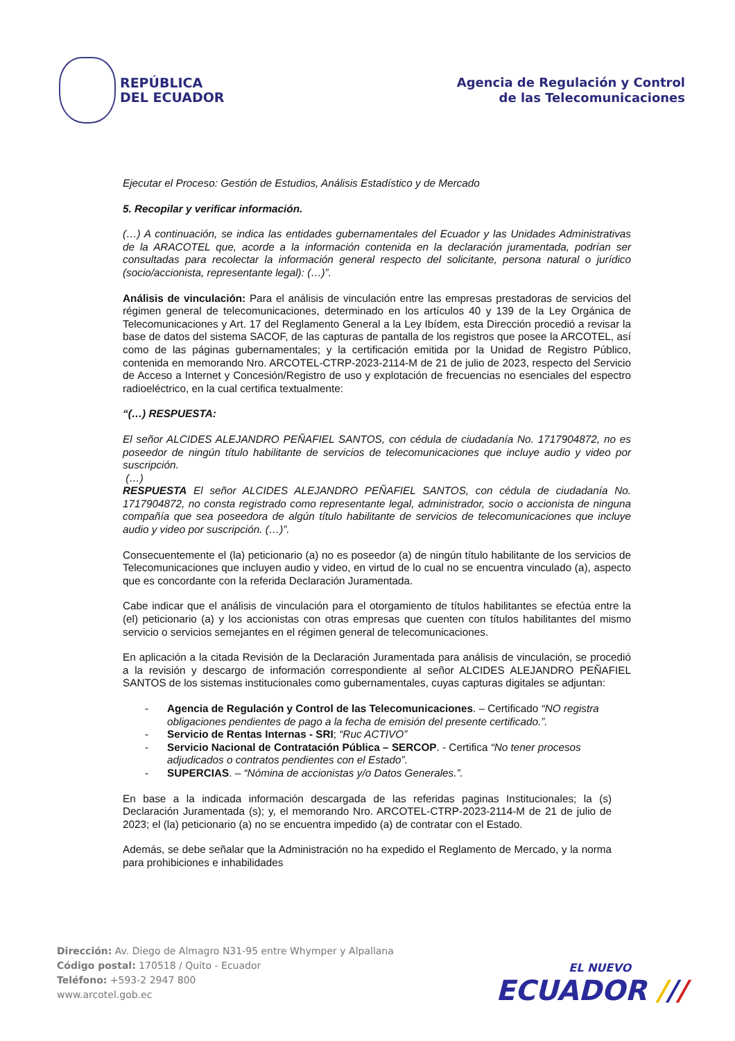REPÚBLICA
DEL ECUADOR
Agencia de Regulación y Control
de las Telecomunicaciones
Ejecutar el Proceso: Gestión de Estudios, Análisis Estadístico y de Mercado
5. Recopilar y verificar información.
(…) A continuación, se indica las entidades gubernamentales del Ecuador y las Unidades Administrativas de la ARACOTEL que, acorde a la información contenida en la declaración juramentada, podrían ser consultadas para recolectar la información general respecto del solicitante, persona natural o jurídico (socio/accionista, representante legal): (…)”.
Análisis de vinculación: Para el análisis de vinculación entre las empresas prestadoras de servicios del régimen general de telecomunicaciones, determinado en los artículos 40 y 139 de la Ley Orgánica de Telecomunicaciones y Art. 17 del Reglamento General a la Ley Ibídem, esta Dirección procedió a revisar la base de datos del sistema SACOF, de las capturas de pantalla de los registros que posee la ARCOTEL, así como de las páginas gubernamentales; y la certificación emitida por la Unidad de Registro Público, contenida en memorando Nro. ARCOTEL-CTRP-2023-2114-M de 21 de julio de 2023, respecto del Servicio de Acceso a Internet y Concesión/Registro de uso y explotación de frecuencias no esenciales del espectro radioeléctrico, en la cual certifica textualmente:
“(…) RESPUESTA:
El señor ALCIDES ALEJANDRO PEÑAFIEL SANTOS, con cédula de ciudadanía No. 1717904872, no es poseedor de ningún título habilitante de servicios de telecomunicaciones que incluye audio y video por suscripción.
(…)
RESPUESTA El señor ALCIDES ALEJANDRO PEÑAFIEL SANTOS, con cédula de ciudadanía No. 1717904872, no consta registrado como representante legal, administrador, socio o accionista de ninguna compañía que sea poseedora de algún título habilitante de servicios de telecomunicaciones que incluye audio y video por suscripción. (…)”.
Consecuentemente el (la) peticionario (a) no es poseedor (a) de ningún título habilitante de los servicios de Telecomunicaciones que incluyen audio y video, en virtud de lo cual no se encuentra vinculado (a), aspecto que es concordante con la referida Declaración Juramentada.
Cabe indicar que el análisis de vinculación para el otorgamiento de títulos habilitantes se efectúa entre la (el) peticionario (a) y los accionistas con otras empresas que cuenten con títulos habilitantes del mismo servicio o servicios semejantes en el régimen general de telecomunicaciones.
En aplicación a la citada Revisión de la Declaración Juramentada para análisis de vinculación, se procedió a la revisión y descargo de información correspondiente al señor ALCIDES ALEJANDRO PEÑAFIEL SANTOS de los sistemas institucionales como gubernamentales, cuyas capturas digitales se adjuntan:
- Agencia de Regulación y Control de las Telecomunicaciones. – Certificado “NO registra obligaciones pendientes de pago a la fecha de emisión del presente certificado.”.
- Servicio de Rentas Internas - SRI; “Ruc ACTIVO”
- Servicio Nacional de Contratación Pública – SERCOP. - Certifica “No tener procesos adjudicados o contratos pendientes con el Estado”.
- SUPERCIAS. – “Nómina de accionistas y/o Datos Generales.”.
En base a la indicada información descargada de las referidas paginas Institucionales; la (s) Declaración Juramentada (s); y, el memorando Nro. ARCOTEL-CTRP-2023-2114-M de 21 de julio de 2023; el (la) peticionario (a) no se encuentra impedido (a) de contratar con el Estado.
Además, se debe señalar que la Administración no ha expedido el Reglamento de Mercado, y la norma para prohibiciones e inhabilidades
Dirección: Av. Diego de Almagro N31-95 entre Whymper y Alpallana
Código postal: 170518 / Quito - Ecuador
Teléfono: +593-2 2947 800
www.arcotel.gob.ec
EL NUEVO
ECUADOR ///